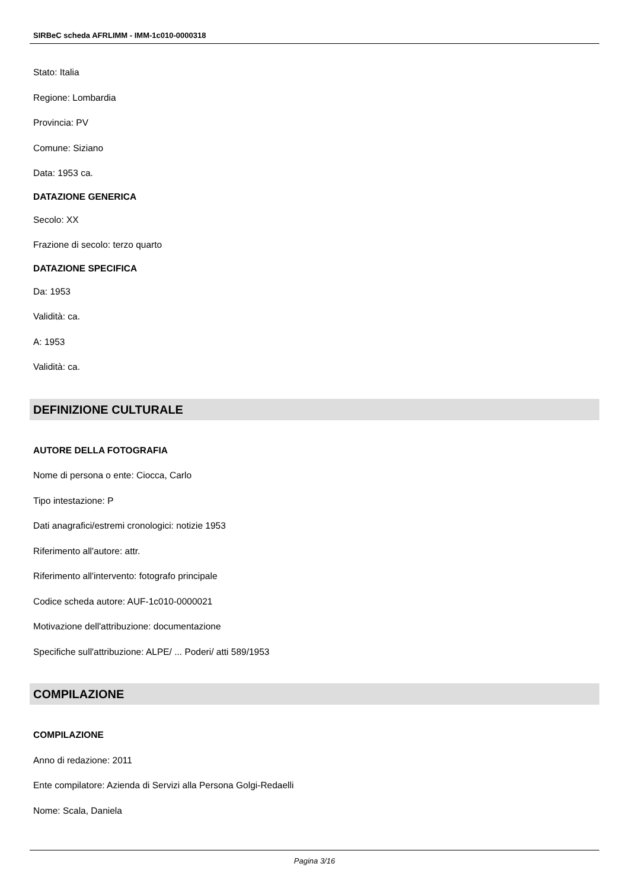SIRBeC scheda AFRLIMM - IMM-1c010-0000318
Stato: Italia
Regione: Lombardia
Provincia: PV
Comune: Siziano
Data: 1953 ca.
DATAZIONE GENERICA
Secolo: XX
Frazione di secolo: terzo quarto
DATAZIONE SPECIFICA
Da: 1953
Validità: ca.
A: 1953
Validità: ca.
DEFINIZIONE CULTURALE
AUTORE DELLA FOTOGRAFIA
Nome di persona o ente: Ciocca, Carlo
Tipo intestazione: P
Dati anagrafici/estremi cronologici: notizie 1953
Riferimento all'autore: attr.
Riferimento all'intervento: fotografo principale
Codice scheda autore: AUF-1c010-0000021
Motivazione dell'attribuzione: documentazione
Specifiche sull'attribuzione: ALPE/ ... Poderi/ atti 589/1953
COMPILAZIONE
COMPILAZIONE
Anno di redazione: 2011
Ente compilatore: Azienda di Servizi alla Persona Golgi-Redaelli
Nome: Scala, Daniela
Pagina 3/16